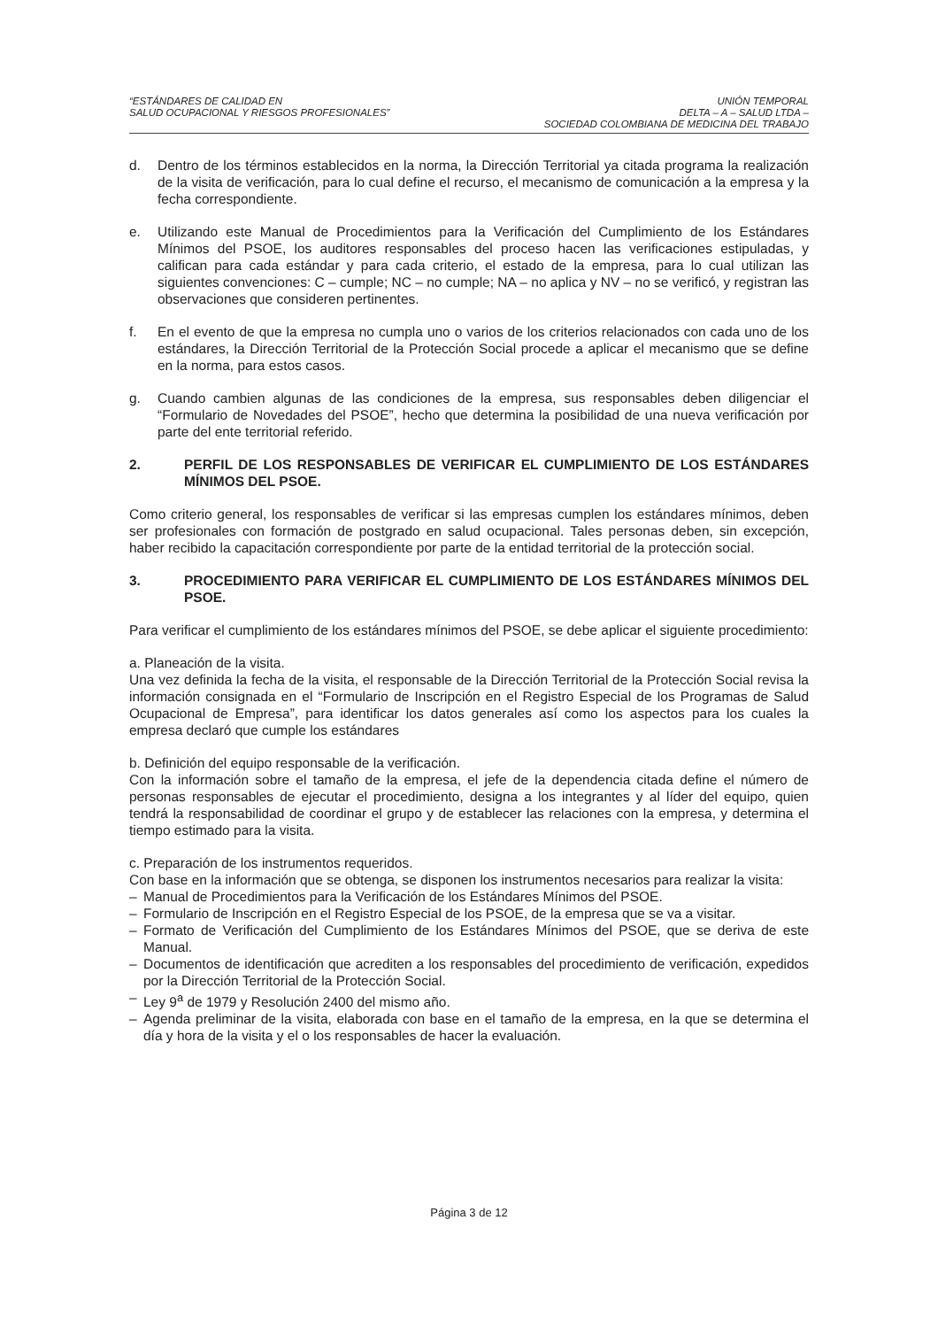“ESTÁNDARES DE CALIDAD EN
SALUD OCUPACIONAL Y RIESGOS PROFESIONALES”
UNIÓN TEMPORAL
DELTA – A – SALUD LTDA –
SOCIEDAD COLOMBIANA DE MEDICINA DEL TRABAJO
d. Dentro de los términos establecidos en la norma, la Dirección Territorial ya citada programa la realización de la visita de verificación, para lo cual define el recurso, el mecanismo de comunicación a la empresa y la fecha correspondiente.
e. Utilizando este Manual de Procedimientos para la Verificación del Cumplimiento de los Estándares Mínimos del PSOE, los auditores responsables del proceso hacen las verificaciones estipuladas, y califican para cada estándar y para cada criterio, el estado de la empresa, para lo cual utilizan las siguientes convenciones: C – cumple; NC – no cumple; NA – no aplica y NV – no se verificó, y registran las observaciones que consideren pertinentes.
f. En el evento de que la empresa no cumpla uno o varios de los criterios relacionados con cada uno de los estándares, la Dirección Territorial de la Protección Social procede a aplicar el mecanismo que se define en la norma, para estos casos.
g. Cuando cambien algunas de las condiciones de la empresa, sus responsables deben diligenciar el “Formulario de Novedades del PSOE”, hecho que determina la posibilidad de una nueva verificación por parte del ente territorial referido.
2. PERFIL DE LOS RESPONSABLES DE VERIFICAR EL CUMPLIMIENTO DE LOS ESTÁNDARES MÍNIMOS DEL PSOE.
Como criterio general, los responsables de verificar si las empresas cumplen los estándares mínimos, deben ser profesionales con formación de postgrado en salud ocupacional. Tales personas deben, sin excepción, haber recibido la capacitación correspondiente por parte de la entidad territorial de la protección social.
3. PROCEDIMIENTO PARA VERIFICAR EL CUMPLIMIENTO DE LOS ESTÁNDARES MÍNIMOS DEL PSOE.
Para verificar el cumplimiento de los estándares mínimos del PSOE, se debe aplicar el siguiente procedimiento:
a. Planeación de la visita.
Una vez definida la fecha de la visita, el responsable de la Dirección Territorial de la Protección Social revisa la información consignada en el “Formulario de Inscripción en el Registro Especial de los Programas de Salud Ocupacional de Empresa”, para identificar los datos generales así como los aspectos para los cuales la empresa declaró que cumple los estándares
b. Definición del equipo responsable de la verificación.
Con la información sobre el tamaño de la empresa, el jefe de la dependencia citada define el número de personas responsables de ejecutar el procedimiento, designa a los integrantes y al líder del equipo, quien tendrá la responsabilidad de coordinar el grupo y de establecer las relaciones con la empresa, y determina el tiempo estimado para la visita.
c. Preparación de los instrumentos requeridos.
Con base en la información que se obtenga, se disponen los instrumentos necesarios para realizar la visita:
– Manual de Procedimientos para la Verificación de los Estándares Mínimos del PSOE.
– Formulario de Inscripción en el Registro Especial de los PSOE, de la empresa que se va a visitar.
– Formato de Verificación del Cumplimiento de los Estándares Mínimos del PSOE, que se deriva de este Manual.
– Documentos de identificación que acrediten a los responsables del procedimiento de verificación, expedidos por la Dirección Territorial de la Protección Social.
– Ley 9<sup>a</sup> de 1979 y Resolución 2400 del mismo año.
– Agenda preliminar de la visita, elaborada con base en el tamaño de la empresa, en la que se determina el día y hora de la visita y el o los responsables de hacer la evaluación.
Página 3 de 12